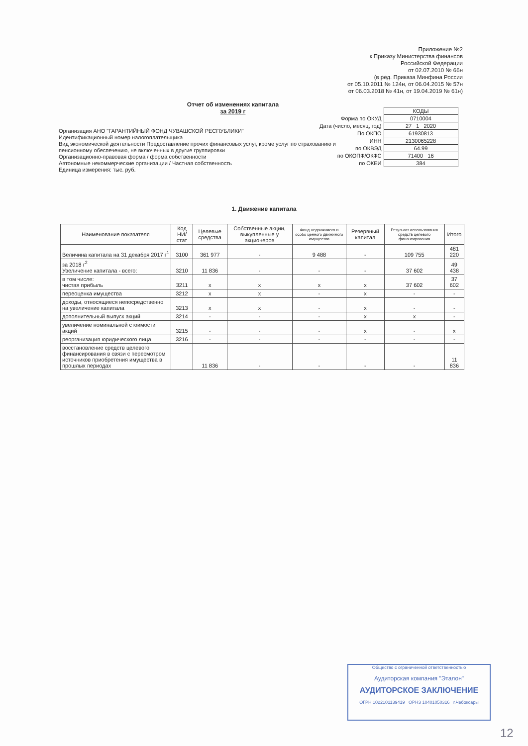Приложение №2
к Приказу Министерства финансов
Российской Федерации
от 02.07.2010 № 66н
(в ред. Приказа Минфина России
от 05.10.2011 № 124н, от 06.04.2015 № 57н
от 06.03.2018 № 41н, от 19.04.2019 № 61н)
Отчет об изменениях капитала
за 2019 г
| | КОДЫ |
| Форма по ОКУД | 0710004 |
| Дата (число, месяц, год) | 27 1 2020 |
| По ОКПО | 61930813 |
| ИНН | 2130065228 |
| по ОКВЭД | 64.99 |
| по ОКОПФ/ОКФС | 71400 16 |
| по ОКЕИ | 384 |
Организация АНО "ГАРАНТИЙНЫЙ ФОНД ЧУВАШСКОЙ РЕСПУБЛИКИ"
Идентификационный номер налогоплательщика
Вид экономической деятельности Предоставление прочих финансовых услуг, кроме услуг по страхованию и пенсионному обеспечению, не включенных в другие группировки
Организационно-правовая форма / форма собственности
Автономные некоммерческие организации / Частная собственность
Единица измерения: тыс. руб.
1. Движение капитала
| Наименование показателя | Код НИ/ стат | Целевые средства | Собственные акции, выкупленные у акционеров | Фонд недвижимого и особо ценного движимого имущества | Резервный капитал | Результат использования средств целевого финансирования | Итого |
| --- | --- | --- | --- | --- | --- | --- | --- |
| Величина капитала на 31 декабря 2017 г<sup>1</sup> | 3100 | 361 977 | - | 9 488 | - | 109 755 | 481 220 |
| за 2018 г<sup>2</sup> Увеличение капитала - всего: | 3210 | 11 836 | - | - | - | 37 602 | 49 438 |
| в том числе: чистая прибыль | 3211 | x | x | x | x | 37 602 | 37 602 |
| переоценка имущества | 3212 | x | x | - | x | - | - |
| доходы, относящиеся непосредственно на увеличение капитала | 3213 | x | x | - | x | - | - |
| дополнительный выпуск акций | 3214 | - | - | - | x | x | - |
| увеличение номинальной стоимости акций | 3215 | - | - | - | x | - | x |
| реорганизация юридического лица | 3216 | - | - | - | - | - | - |
| восстановление средств целевого финансирования в связи с пересмотром источников приобретения имущества в прошлых периодах | | 11 836 | - | - | - | - | 11 836 |
Общество с ограниченной ответственностью
Аудиторская компания "Эталон"
АУДИТОРСКОЕ ЗАКЛЮЧЕНИЕ
ОГРН 1022101139419 ОРНЗ 10401050316 г.Чебоксары
12